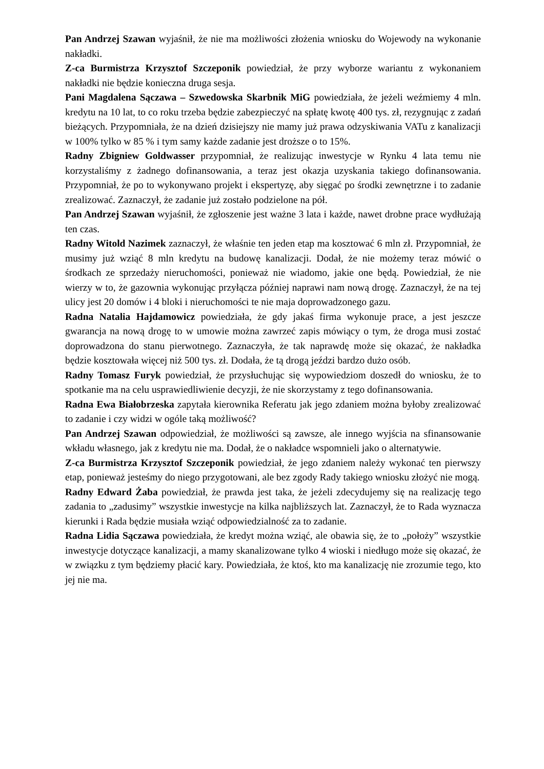Pan Andrzej Szawan wyjaśnił, że nie ma możliwości złożenia wniosku do Wojewody na wykonanie nakładki.
Z-ca Burmistrza Krzysztof Szczeponik powiedział, że przy wyborze wariantu z wykonaniem nakładki nie będzie konieczna druga sesja.
Pani Magdalena Sączawa – Szwedowska Skarbnik MiG powiedziała, że jeżeli weźmiemy 4 mln. kredytu na 10 lat, to co roku trzeba będzie zabezpieczyć na spłatę kwotę 400 tys. zł, rezygnując z zadań bieżących. Przypomniała, że na dzień dzisiejszy nie mamy już prawa odzyskiwania VATu z kanalizacji w 100% tylko w 85 % i tym samy każde zadanie jest droższe o to 15%.
Radny Zbigniew Goldwasser przypomniał, że realizując inwestycje w Rynku 4 lata temu nie korzystaliśmy z żadnego dofinansowania, a teraz jest okazja uzyskania takiego dofinansowania. Przypomniał, że po to wykonywano projekt i ekspertyzę, aby sięgać po środki zewnętrzne i to zadanie zrealizować. Zaznaczył, że zadanie już zostało podzielone na pół.
Pan Andrzej Szawan wyjaśnił, że zgłoszenie jest ważne 3 lata i każde, nawet drobne prace wydłużają ten czas.
Radny Witold Nazimek zaznaczył, że właśnie ten jeden etap ma kosztować 6 mln zł. Przypomniał, że musimy już wziąć 8 mln kredytu na budowę kanalizacji. Dodał, że nie możemy teraz mówić o środkach ze sprzedaży nieruchomości, ponieważ nie wiadomo, jakie one będą. Powiedział, że nie wierzy w to, że gazownia wykonując przyłącza później naprawi nam nową drogę. Zaznaczył, że na tej ulicy jest 20 domów i 4 bloki i nieruchomości te nie maja doprowadzonego gazu.
Radna Natalia Hajdamowicz powiedziała, że gdy jakaś firma wykonuje prace, a jest jeszcze gwarancja na nową drogę to w umowie można zawrzeć zapis mówiący o tym, że droga musi zostać doprowadzona do stanu pierwotnego. Zaznaczyła, że tak naprawdę może się okazać, że nakładka będzie kosztowała więcej niż 500 tys. zł. Dodała, że tą drogą jeździ bardzo dużo osób.
Radny Tomasz Furyk powiedział, że przysłuchując się wypowiedziom doszedł do wniosku, że to spotkanie ma na celu usprawiedliwienie decyzji, że nie skorzystamy z tego dofinansowania.
Radna Ewa Białobrzeska zapytała kierownika Referatu jak jego zdaniem można byłoby zrealizować to zadanie i czy widzi w ogóle taką możliwość?
Pan Andrzej Szawan odpowiedział, że możliwości są zawsze, ale innego wyjścia na sfinansowanie wkładu własnego, jak z kredytu nie ma. Dodał, że o nakładce wspomnieli jako o alternatywie.
Z-ca Burmistrza Krzysztof Szczeponik powiedział, że jego zdaniem należy wykonać ten pierwszy etap, ponieważ jesteśmy do niego przygotowani, ale bez zgody Rady takiego wniosku złożyć nie mogą.
Radny Edward Żaba powiedział, że prawda jest taka, że jeżeli zdecydujemy się na realizację tego zadania to „zadusimy” wszystkie inwestycje na kilka najbliższych lat. Zaznaczył, że to Rada wyznacza kierunki i Rada będzie musiała wziąć odpowiedzialność za to zadanie.
Radna Lidia Sączawa powiedziała, że kredyt można wziąć, ale obawia się, że to „położy” wszystkie inwestycje dotyczące kanalizacji, a mamy skanalizowane tylko 4 wioski i niedługo może się okazać, że w związku z tym będziemy płacić kary. Powiedziała, że ktoś, kto ma kanalizację nie zrozumie tego, kto jej nie ma.